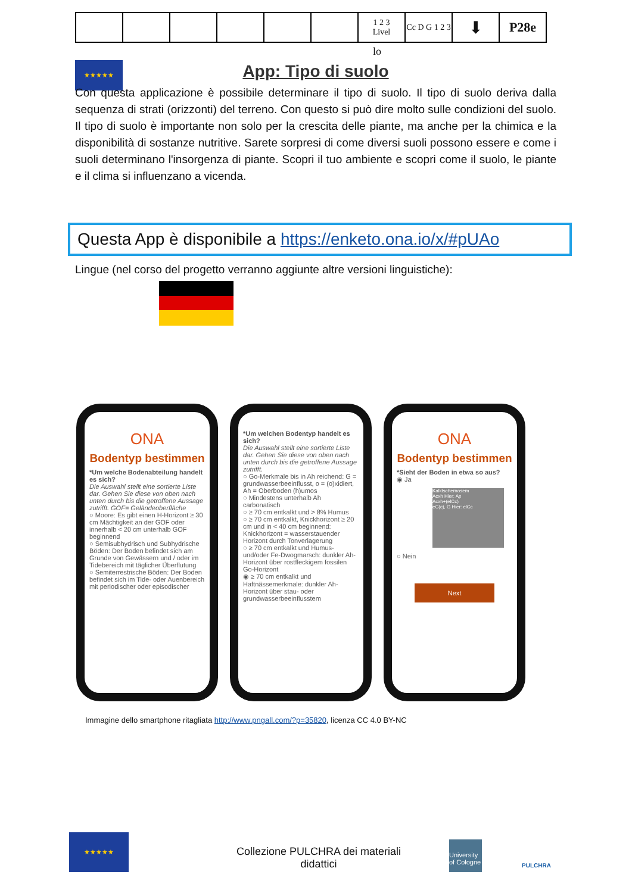| | | | | | | 1 2 3 Livel | Cc D G 1 2 3 | ⬇ | P28e |
lo
★★★★★
App: Tipo di suolo
Con questa applicazione è possibile determinare il tipo di suolo. Il tipo di suolo deriva dalla sequenza di strati (orizzonti) del terreno. Con questo si può dire molto sulle condizioni del suolo. Il tipo di suolo è importante non solo per la crescita delle piante, ma anche per la chimica e la disponibilità di sostanze nutritive. Sarete sorpresi di come diversi suoli possono essere e come i suoli determinano l'insorgenza di piante. Scopri il tuo ambiente e scopri come il suolo, le piante e il clima si influenzano a vicenda.
Questa App è disponibile a https://enketo.ona.io/x/#pUAo
Lingue (nel corso del progetto verranno aggiunte altre versioni linguistiche):
ONA
Bodentyp bestimmen
*Um welche Bodenabteilung handelt es sich?
Die Auswahl stellt eine sortierte Liste dar. Gehen Sie diese von oben nach unten durch bis die getroffene Aussage zutrifft. GOF= Geländeoberfläche
○ Moore: Es gibt einen H-Horizont ≥ 30 cm Mächtigkeit an der GOF oder innerhalb < 20 cm unterhalb GOF beginnend
○ Semisubhydrisch und Subhydrische Böden: Der Boden befindet sich am Grunde von Gewässern und / oder im Tidebereich mit täglicher Überflutung
○ Semiterrestrische Böden: Der Boden befindet sich im Tide- oder Auenbereich mit periodischer oder episodischer
*Um welchen Bodentyp handelt es sich?
Die Auswahl stellt eine sortierte Liste dar. Gehen Sie diese von oben nach unten durch bis die getroffene Aussage zutrifft.
○ Go-Merkmale bis in Ah reichend: G = grundwasserbeeinflusst, o = (o)xidiert, Ah = Oberboden (h)umos
○ Mindestens unterhalb Ah carbonatisch
○ ≥ 70 cm entkalkt und > 8% Humus
○ ≥ 70 cm entkalkt, Knickhorizont ≥ 20 cm und in < 40 cm beginnend: Knickhorizont = wasserstauender Horizont durch Tonverlagerung
○ ≥ 70 cm entkalkt und Humus- und/oder Fe-Dwogmarsch: dunkler Ah-Horizont über rostfleckigem fossilen Go-Horizont
◉ ≥ 70 cm entkalkt und Haftnässemerkmale: dunkler Ah-Horizont über stau- oder grundwasserbeeinflusstem
ONA
Bodentyp bestimmen
*Sieht der Boden in etwa so aus?
◉ Ja
Kalktschernosem
Acxh Hier: Ap
Acxh+(elCc)
eC(c), G Hier: elCc
○ Nein
Next
Immagine dello smartphone ritagliata http://www.pngall.com/?p=35820, licenza CC 4.0 BY-NC
★★★★★
Collezione PULCHRA dei materiali didattici
University of Cologne
PULCHRA